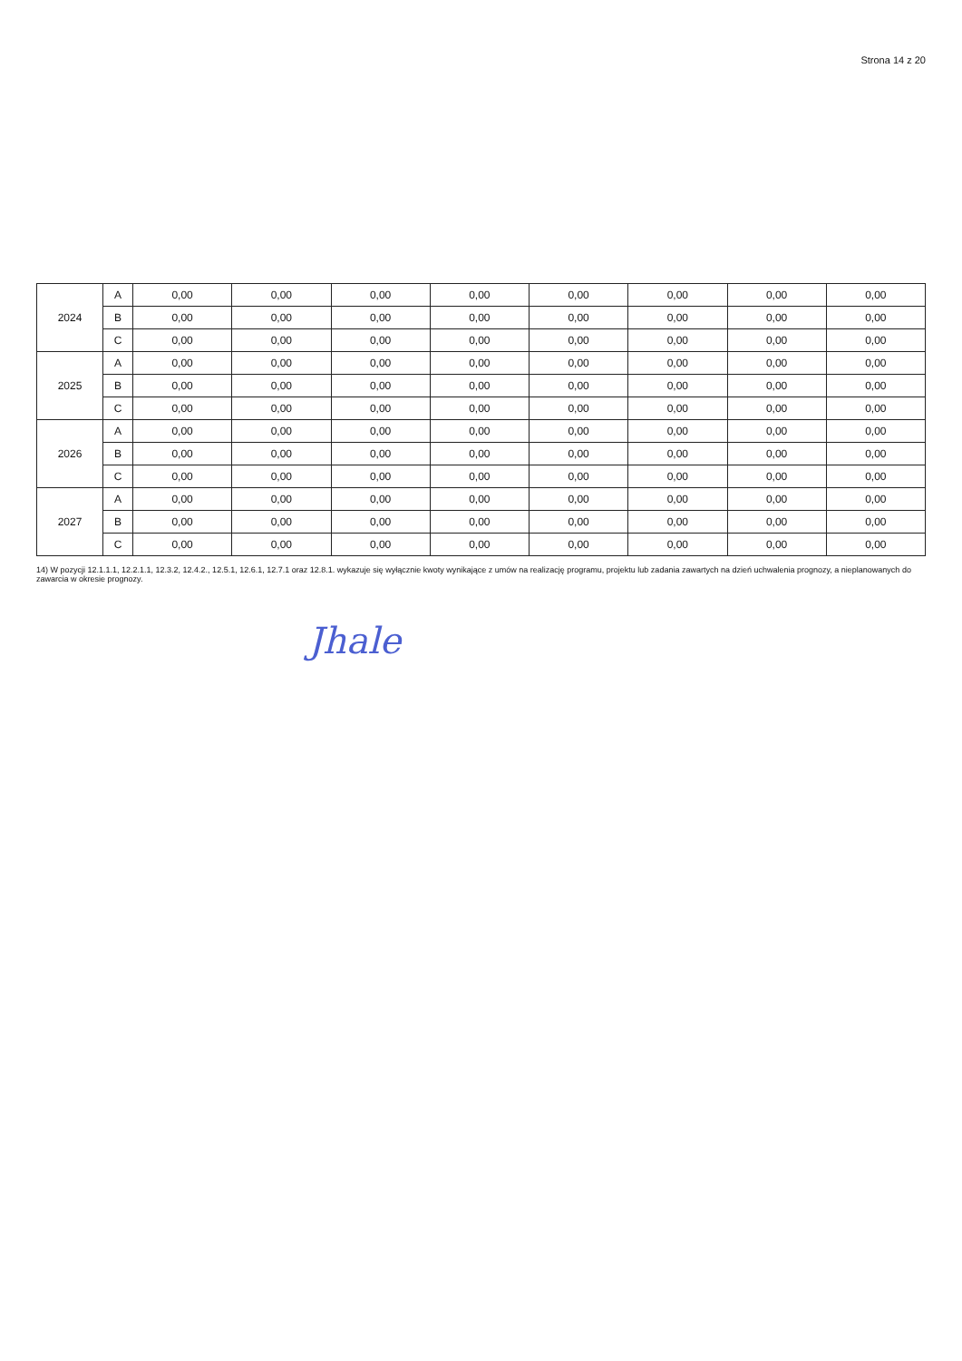Strona 14 z 20
| 2024 | A | 0,00 | 0,00 | 0,00 | 0,00 | 0,00 | 0,00 | 0,00 | 0,00 |
| | B | 0,00 | 0,00 | 0,00 | 0,00 | 0,00 | 0,00 | 0,00 | 0,00 |
| | C | 0,00 | 0,00 | 0,00 | 0,00 | 0,00 | 0,00 | 0,00 | 0,00 |
| 2025 | A | 0,00 | 0,00 | 0,00 | 0,00 | 0,00 | 0,00 | 0,00 | 0,00 |
| | B | 0,00 | 0,00 | 0,00 | 0,00 | 0,00 | 0,00 | 0,00 | 0,00 |
| | C | 0,00 | 0,00 | 0,00 | 0,00 | 0,00 | 0,00 | 0,00 | 0,00 |
| 2026 | A | 0,00 | 0,00 | 0,00 | 0,00 | 0,00 | 0,00 | 0,00 | 0,00 |
| | B | 0,00 | 0,00 | 0,00 | 0,00 | 0,00 | 0,00 | 0,00 | 0,00 |
| | C | 0,00 | 0,00 | 0,00 | 0,00 | 0,00 | 0,00 | 0,00 | 0,00 |
| 2027 | A | 0,00 | 0,00 | 0,00 | 0,00 | 0,00 | 0,00 | 0,00 | 0,00 |
| | B | 0,00 | 0,00 | 0,00 | 0,00 | 0,00 | 0,00 | 0,00 | 0,00 |
| | C | 0,00 | 0,00 | 0,00 | 0,00 | 0,00 | 0,00 | 0,00 | 0,00 |
14) W pozycji 12.1.1.1, 12.2.1.1, 12.3.2, 12.4.2., 12.5.1, 12.6.1, 12.7.1 oraz 12.8.1. wykazuje się wyłącznie kwoty wynikające z umów na realizację programu, projektu lub zadania zawartych na dzień uchwalenia prognozy, a nieplanowanych do zawarcia w okresie prognozy.
Jhale